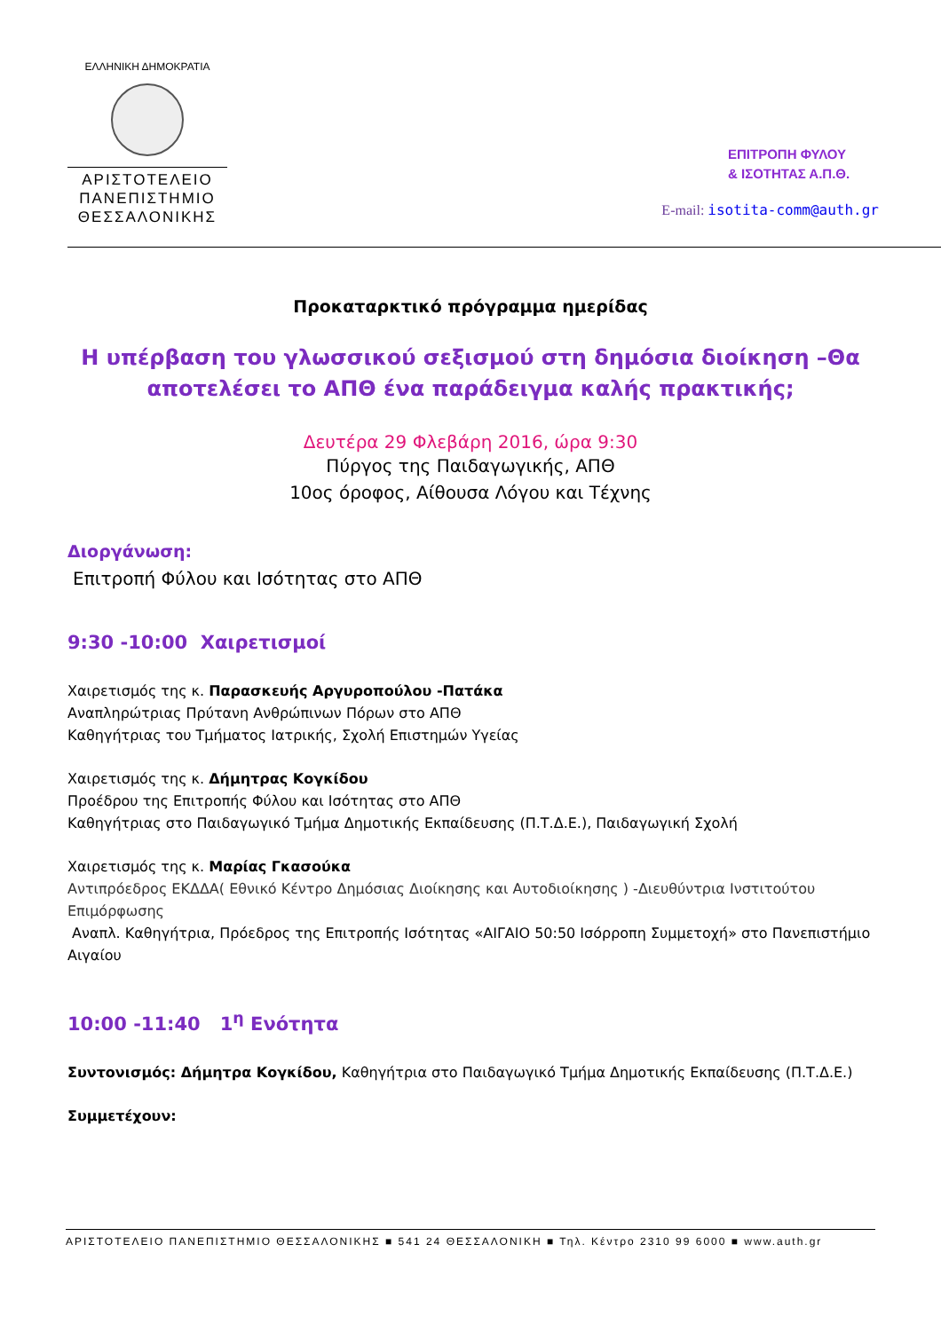ΕΛΛΗΝΙΚΗ ΔΗΜΟΚΡΑΤΙΑ
ΑΡΙΣΤΟΤΕΛΕΙΟ
ΠΑΝΕΠΙΣΤΗΜΙΟ
ΘΕΣΣΑΛΟΝΙΚΗΣ
ΕΠΙΤΡΟΠΗ ΦΥΛΟΥ
& ΙΣΟΤΗΤΑΣ Α.Π.Θ.
E-mail: isotita-comm@auth.gr
Προκαταρκτικό πρόγραμμα ημερίδας
Η υπέρβαση του γλωσσικού σεξισμού στη δημόσια διοίκηση –Θα αποτελέσει το ΑΠΘ ένα παράδειγμα καλής πρακτικής;
Δευτέρα 29 Φλεβάρη 2016, ώρα 9:30
Πύργος της Παιδαγωγικής, ΑΠΘ
10ος όροφος, Αίθουσα Λόγου και Τέχνης
Διοργάνωση:
Επιτροπή Φύλου και Ισότητας στο ΑΠΘ
9:30 -10:00 Χαιρετισμοί
Χαιρετισμός της κ. Παρασκευής Αργυροπούλου -Πατάκα
Αναπληρώτριας Πρύτανη Ανθρώπινων Πόρων στο ΑΠΘ
Καθηγήτριας του Τμήματος Ιατρικής, Σχολή Επιστημών Υγείας
Χαιρετισμός της κ. Δήμητρας Κογκίδου
Προέδρου της Επιτροπής Φύλου και Ισότητας στο ΑΠΘ
Καθηγήτριας στο Παιδαγωγικό Τμήμα Δημοτικής Εκπαίδευσης (Π.Τ.Δ.Ε.), Παιδαγωγική Σχολή
Χαιρετισμός της κ. Μαρίας Γκασούκα
Αντιπρόεδρος ΕΚΔΔΑ( Εθνικό Κέντρο Δημόσιας Διοίκησης και Αυτοδιοίκησης ) -Διευθύντρια Ινστιτούτου Επιμόρφωσης
Αναπλ. Καθηγήτρια, Πρόεδρος της Επιτροπής Ισότητας «ΑΙΓΑΙΟ 50:50 Ισόρροπη Συμμετοχή» στο Πανεπιστήμιο Αιγαίου
10:00 -11:40 1<sup>η</sup> Ενότητα
Συντονισμός: Δήμητρα Κογκίδου, Καθηγήτρια στο Παιδαγωγικό Τμήμα Δημοτικής Εκπαίδευσης (Π.Τ.Δ.Ε.)
Συμμετέχουν:
ΑΡΙΣΤΟΤΕΛΕΙΟ ΠΑΝΕΠΙΣΤΗΜΙΟ ΘΕΣΣΑΛΟΝΙΚΗΣ ■ 541 24 ΘΕΣΣΑΛΟΝΙΚΗ ■ Τηλ. Κέντρο 2310 99 6000 ■ www.auth.gr